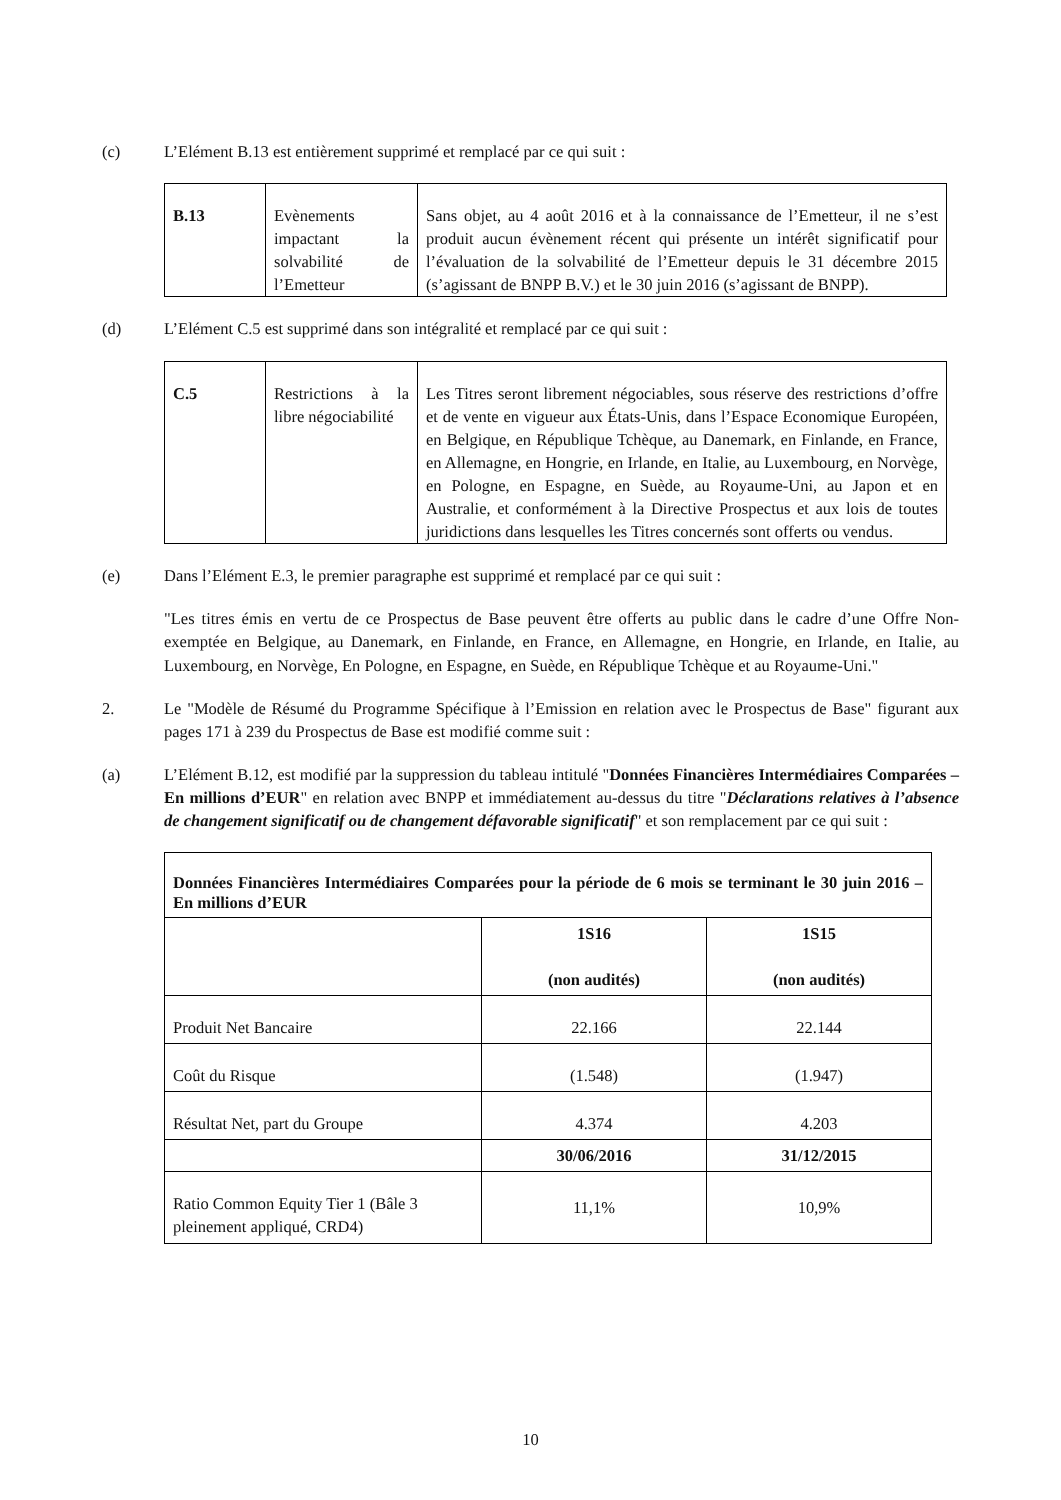(c) L’Elément B.13 est entièrement supprimé et remplacé par ce qui suit :
| B.13 | Evènements impactant la solvabilité de l’Emetteur | Sans objet, au 4 août 2016 et à la connaissance de l’Emetteur, il ne s’est produit aucun évènement récent qui présente un intérêt significatif pour l’évaluation de la solvabilité de l’Emetteur depuis le 31 décembre 2015 (s’agissant de BNPP B.V.) et le 30 juin 2016 (s’agissant de BNPP). |
(d) L’Elément C.5 est supprimé dans son intégralité et remplacé par ce qui suit :
| C.5 | Restrictions à la libre négociabilité | Les Titres seront librement négociables, sous réserve des restrictions d’offre et de vente en vigueur aux États-Unis, dans l’Espace Economique Européen, en Belgique, en République Tchèque, au Danemark, en Finlande, en France, en Allemagne, en Hongrie, en Irlande, en Italie, au Luxembourg, en Norvège, en Pologne, en Espagne, en Suède, au Royaume-Uni, au Japon et en Australie, et conformément à la Directive Prospectus et aux lois de toutes juridictions dans lesquelles les Titres concernés sont offerts ou vendus. |
(e) Dans l’Elément E.3, le premier paragraphe est supprimé et remplacé par ce qui suit :
"Les titres émis en vertu de ce Prospectus de Base peuvent être offerts au public dans le cadre d’une Offre Non-exemptée en Belgique, au Danemark, en Finlande, en France, en Allemagne, en Hongrie, en Irlande, en Italie, au Luxembourg, en Norvège, En Pologne, en Espagne, en Suède, en République Tchèque et au Royaume-Uni."
2. Le "Modèle de Résumé du Programme Spécifique à l’Emission en relation avec le Prospectus de Base" figurant aux pages 171 à 239 du Prospectus de Base est modifié comme suit :
(a) L’Elément B.12, est modifié par la suppression du tableau intitulé "Données Financières Intermédiaires Comparées – En millions d’EUR" en relation avec BNPP et immédiatement au-dessus du titre "Déclarations relatives à l’absence de changement significatif ou de changement défavorable significatif" et son remplacement par ce qui suit :
| Données Financières Intermédiaires Comparées pour la période de 6 mois se terminant le 30 juin 2016 – En millions d’EUR | | |
| | 1S16 (non audités) | 1S15 (non audités) |
| Produit Net Bancaire | 22.166 | 22.144 |
| Coût du Risque | (1.548) | (1.947) |
| Résultat Net, part du Groupe | 4.374 | 4.203 |
| | 30/06/2016 | 31/12/2015 |
| Ratio Common Equity Tier 1 (Bâle 3 pleinement appliqué, CRD4) | 11,1% | 10,9% |
10